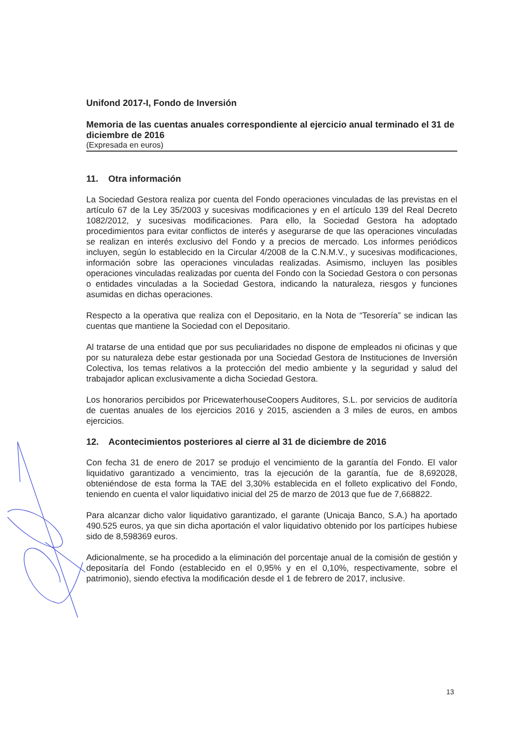Unifond 2017-I, Fondo de Inversión
Memoria de las cuentas anuales correspondiente al ejercicio anual terminado el 31 de diciembre de 2016
(Expresada en euros)
11. Otra información
La Sociedad Gestora realiza por cuenta del Fondo operaciones vinculadas de las previstas en el artículo 67 de la Ley 35/2003 y sucesivas modificaciones y en el artículo 139 del Real Decreto 1082/2012, y sucesivas modificaciones. Para ello, la Sociedad Gestora ha adoptado procedimientos para evitar conflictos de interés y asegurarse de que las operaciones vinculadas se realizan en interés exclusivo del Fondo y a precios de mercado. Los informes periódicos incluyen, según lo establecido en la Circular 4/2008 de la C.N.M.V., y sucesivas modificaciones, información sobre las operaciones vinculadas realizadas. Asimismo, incluyen las posibles operaciones vinculadas realizadas por cuenta del Fondo con la Sociedad Gestora o con personas o entidades vinculadas a la Sociedad Gestora, indicando la naturaleza, riesgos y funciones asumidas en dichas operaciones.
Respecto a la operativa que realiza con el Depositario, en la Nota de “Tesorería” se indican las cuentas que mantiene la Sociedad con el Depositario.
Al tratarse de una entidad que por sus peculiaridades no dispone de empleados ni oficinas y que por su naturaleza debe estar gestionada por una Sociedad Gestora de Instituciones de Inversión Colectiva, los temas relativos a la protección del medio ambiente y la seguridad y salud del trabajador aplican exclusivamente a dicha Sociedad Gestora.
Los honorarios percibidos por PricewaterhouseCoopers Auditores, S.L. por servicios de auditoría de cuentas anuales de los ejercicios 2016 y 2015, ascienden a 3 miles de euros, en ambos ejercicios.
12. Acontecimientos posteriores al cierre al 31 de diciembre de 2016
Con fecha 31 de enero de 2017 se produjo el vencimiento de la garantía del Fondo. El valor liquidativo garantizado a vencimiento, tras la ejecución de la garantía, fue de 8,692028, obteniéndose de esta forma la TAE del 3,30% establecida en el folleto explicativo del Fondo, teniendo en cuenta el valor liquidativo inicial del 25 de marzo de 2013 que fue de 7,668822.
Para alcanzar dicho valor liquidativo garantizado, el garante (Unicaja Banco, S.A.) ha aportado 490.525 euros, ya que sin dicha aportación el valor liquidativo obtenido por los partícipes hubiese sido de 8,598369 euros.
Adicionalmente, se ha procedido a la eliminación del porcentaje anual de la comisión de gestión y depositaría del Fondo (establecido en el 0,95% y en el 0,10%, respectivamente, sobre el patrimonio), siendo efectiva la modificación desde el 1 de febrero de 2017, inclusive.
13